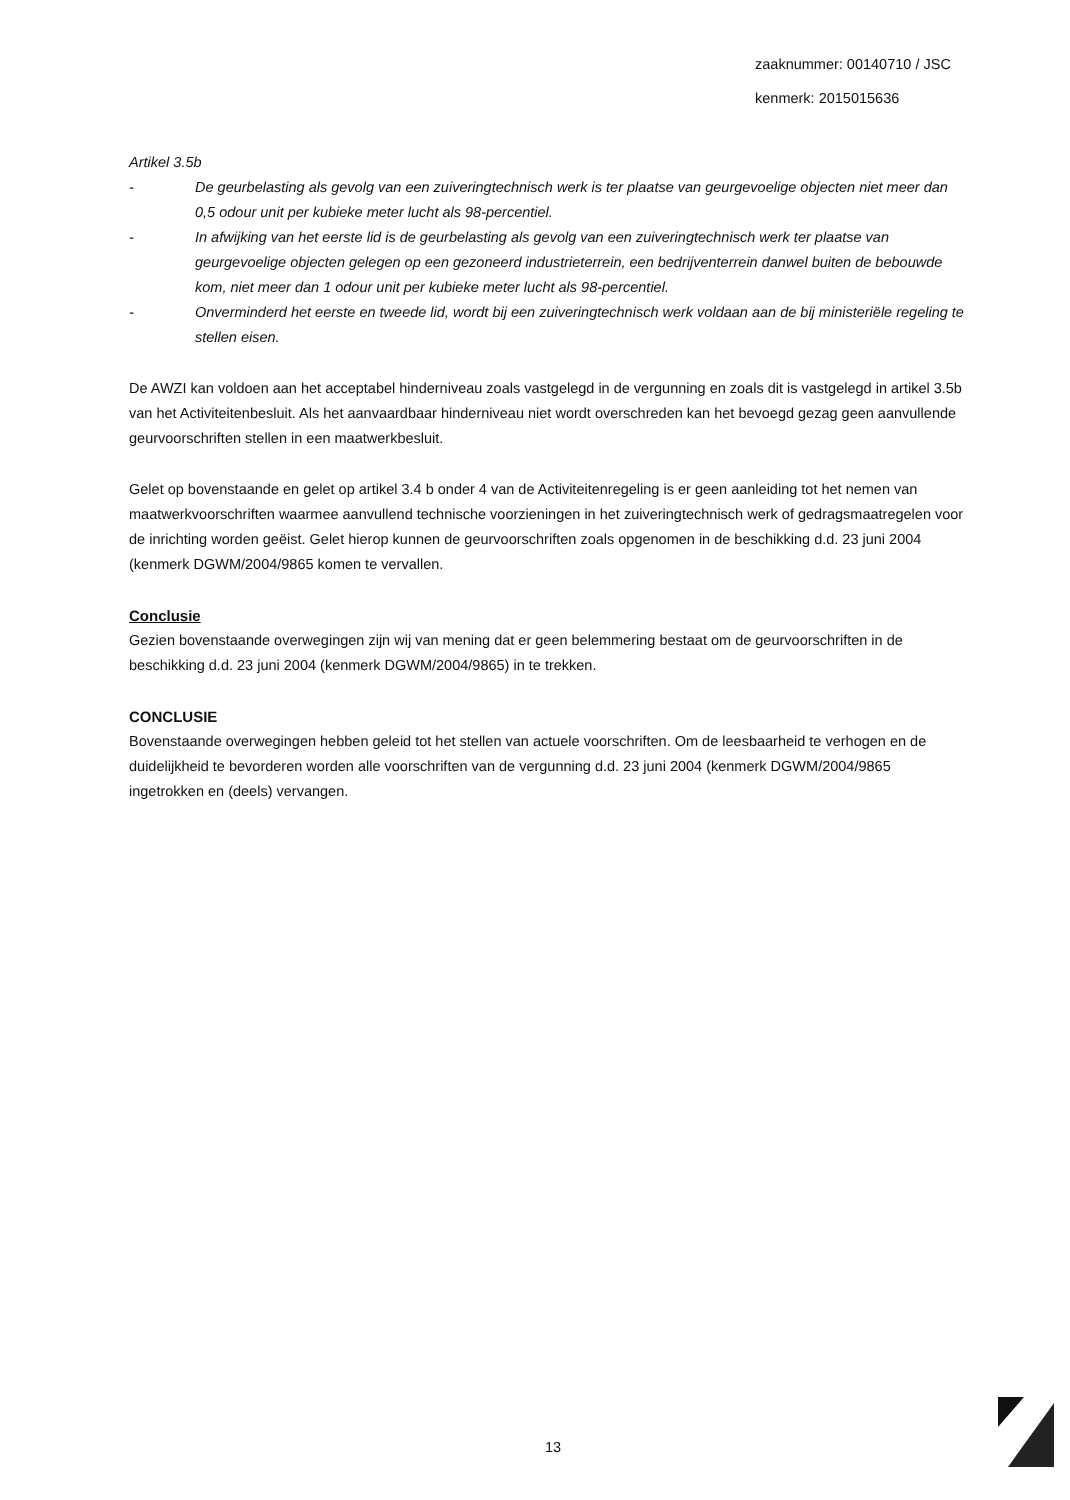zaaknummer: 00140710 / JSC
kenmerk: 2015015636
Artikel 3.5b
- De geurbelasting als gevolg van een zuiveringtechnisch werk is ter plaatse van geurgevoelige objecten niet meer dan 0,5 odour unit per kubieke meter lucht als 98-percentiel.
- In afwijking van het eerste lid is de geurbelasting als gevolg van een zuiveringtechnisch werk ter plaatse van geurgevoelige objecten gelegen op een gezoneerd industrieterrein, een bedrijventerrein danwel buiten de bebouwde kom, niet meer dan 1 odour unit per kubieke meter lucht als 98-percentiel.
- Onverminderd het eerste en tweede lid, wordt bij een zuiveringtechnisch werk voldaan aan de bij ministeriële regeling te stellen eisen.
De AWZI kan voldoen aan het acceptabel hinderniveau zoals vastgelegd in de vergunning en zoals dit is vastgelegd in artikel 3.5b van het Activiteitenbesluit. Als het aanvaardbaar hinderniveau niet wordt overschreden kan het bevoegd gezag geen aanvullende geurvoorschriften stellen in een maatwerkbesluit.
Gelet op bovenstaande en gelet op artikel 3.4 b onder 4 van de Activiteitenregeling is er geen aanleiding tot het nemen van maatwerkvoorschriften waarmee aanvullend technische voorzieningen in het zuiveringtechnisch werk of gedragsmaatregelen voor de inrichting worden geëist. Gelet hierop kunnen de geurvoorschriften zoals opgenomen in de beschikking d.d. 23 juni 2004 (kenmerk DGWM/2004/9865 komen te vervallen.
Conclusie
Gezien bovenstaande overwegingen zijn wij van mening dat er geen belemmering bestaat om de geurvoorschriften in de beschikking d.d. 23 juni 2004 (kenmerk DGWM/2004/9865) in te trekken.
CONCLUSIE
Bovenstaande overwegingen hebben geleid tot het stellen van actuele voorschriften. Om de leesbaarheid te verhogen en de duidelijkheid te bevorderen worden alle voorschriften van de vergunning d.d. 23 juni 2004 (kenmerk DGWM/2004/9865 ingetrokken en (deels) vervangen.
13